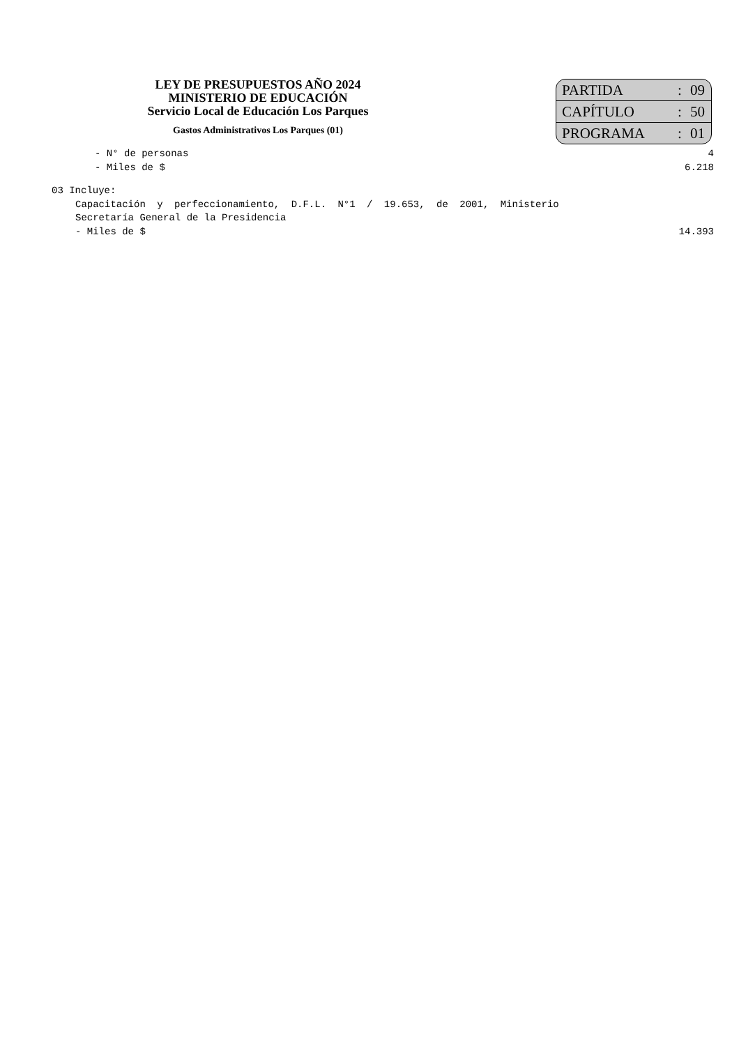LEY DE PRESUPUESTOS AÑO 2024
MINISTERIO DE EDUCACIÓN
Servicio Local de Educación Los Parques
Gastos Administrativos Los Parques (01)
| PARTIDA | : | 09 |
| CAPÍTULO | : | 50 |
| PROGRAMA | : | 01 |
- N° de personas 4
- Miles de $ 6.218
03 Incluye:
Capacitación y perfeccionamiento, D.F.L. N°1 / 19.653, de 2001, Ministerio
Secretaría General de la Presidencia
- Miles de $ 14.393